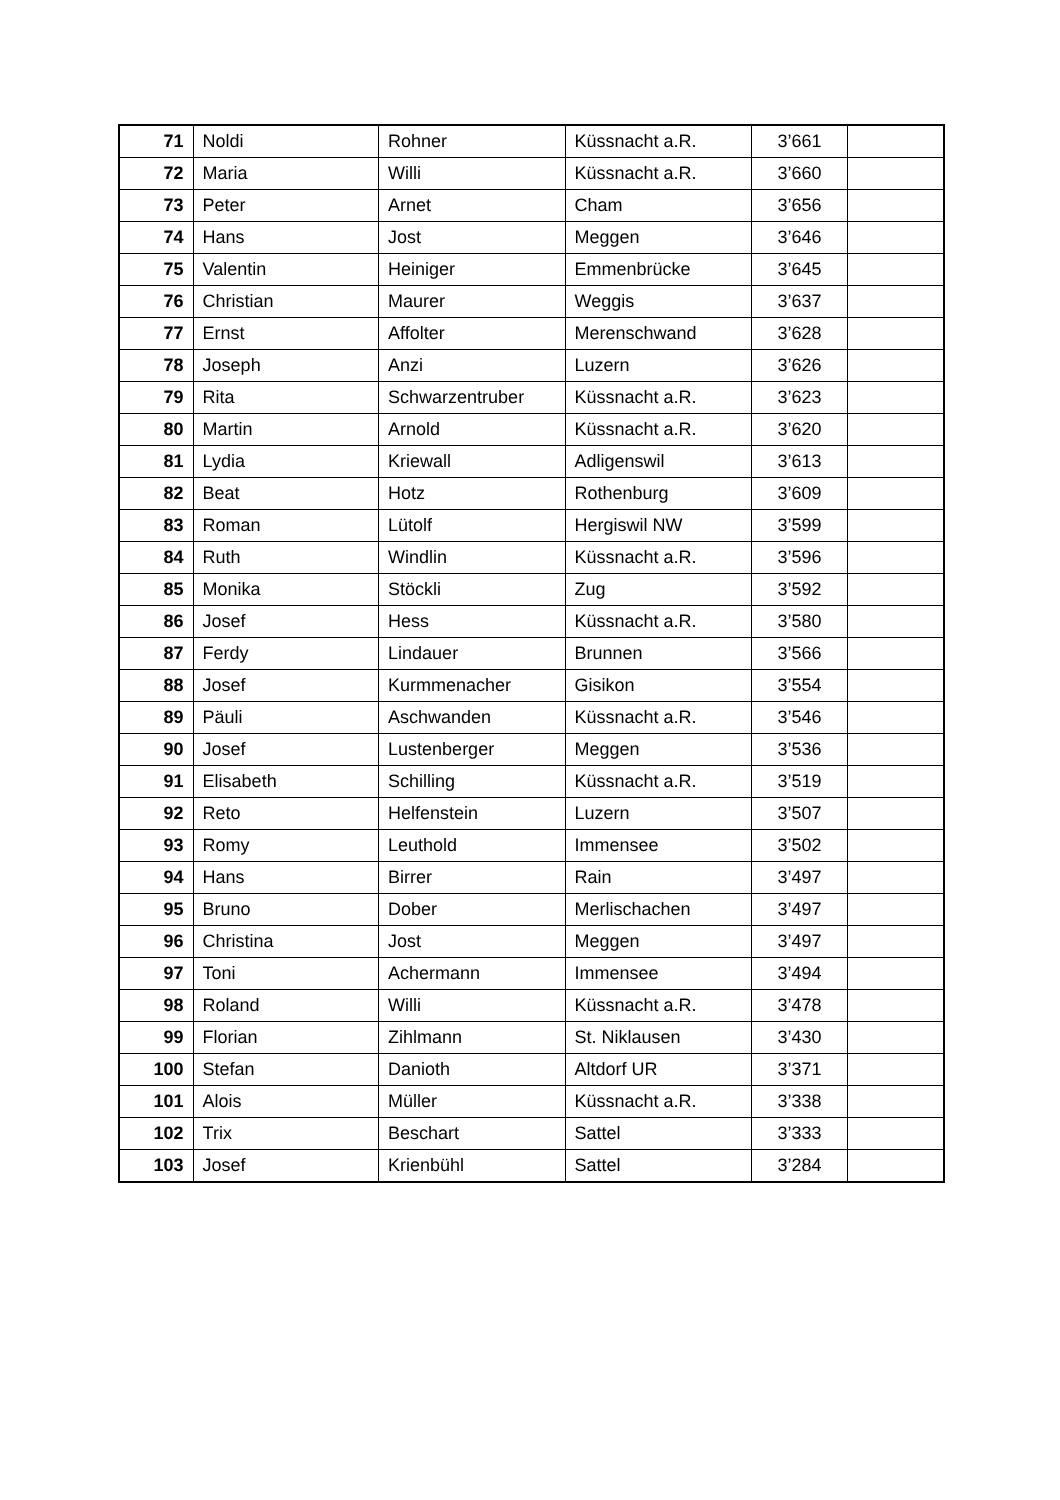| 71 | Noldi | Rohner | Küssnacht a.R. | 3’661 | |
| 72 | Maria | Willi | Küssnacht a.R. | 3’660 | |
| 73 | Peter | Arnet | Cham | 3’656 | |
| 74 | Hans | Jost | Meggen | 3’646 | |
| 75 | Valentin | Heiniger | Emmenbrücke | 3’645 | |
| 76 | Christian | Maurer | Weggis | 3’637 | |
| 77 | Ernst | Affolter | Merenschwand | 3’628 | |
| 78 | Joseph | Anzi | Luzern | 3’626 | |
| 79 | Rita | Schwarzentruber | Küssnacht a.R. | 3’623 | |
| 80 | Martin | Arnold | Küssnacht a.R. | 3’620 | |
| 81 | Lydia | Kriewall | Adligenswil | 3’613 | |
| 82 | Beat | Hotz | Rothenburg | 3’609 | |
| 83 | Roman | Lütolf | Hergiswil NW | 3’599 | |
| 84 | Ruth | Windlin | Küssnacht a.R. | 3’596 | |
| 85 | Monika | Stöckli | Zug | 3’592 | |
| 86 | Josef | Hess | Küssnacht a.R. | 3’580 | |
| 87 | Ferdy | Lindauer | Brunnen | 3’566 | |
| 88 | Josef | Kurmmenacher | Gisikon | 3’554 | |
| 89 | Päuli | Aschwanden | Küssnacht a.R. | 3’546 | |
| 90 | Josef | Lustenberger | Meggen | 3’536 | |
| 91 | Elisabeth | Schilling | Küssnacht a.R. | 3’519 | |
| 92 | Reto | Helfenstein | Luzern | 3’507 | |
| 93 | Romy | Leuthold | Immensee | 3’502 | |
| 94 | Hans | Birrer | Rain | 3’497 | |
| 95 | Bruno | Dober | Merlischachen | 3’497 | |
| 96 | Christina | Jost | Meggen | 3’497 | |
| 97 | Toni | Achermann | Immensee | 3’494 | |
| 98 | Roland | Willi | Küssnacht a.R. | 3’478 | |
| 99 | Florian | Zihlmann | St. Niklausen | 3’430 | |
| 100 | Stefan | Danioth | Altdorf UR | 3’371 | |
| 101 | Alois | Müller | Küssnacht a.R. | 3’338 | |
| 102 | Trix | Beschart | Sattel | 3’333 | |
| 103 | Josef | Krienbühl | Sattel | 3’284 | |